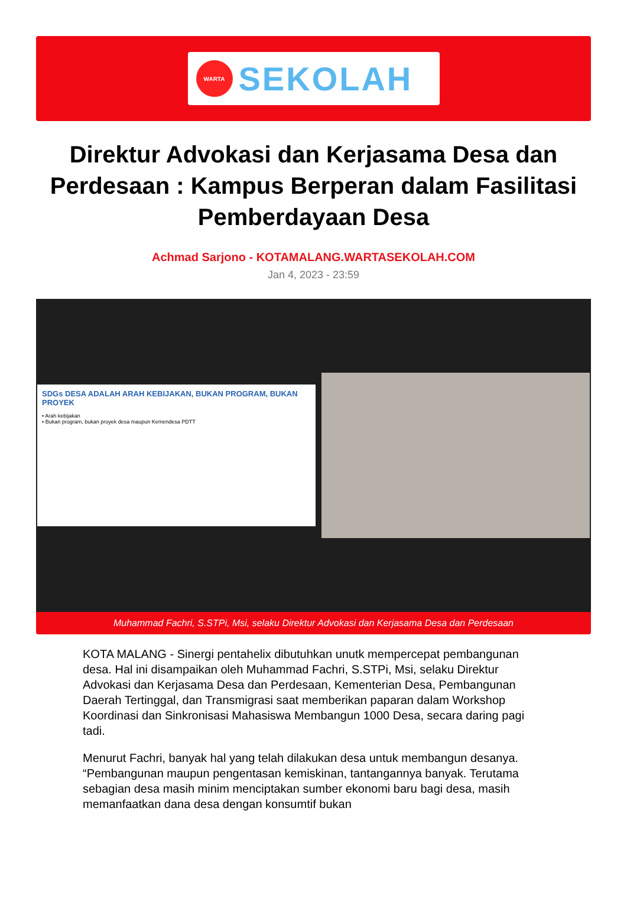WARTA
SEKOLAH
Direktur Advokasi dan Kerjasama Desa dan Perdesaan : Kampus Berperan dalam Fasilitasi Pemberdayaan Desa
Achmad Sarjono - KOTAMALANG.WARTASEKOLAH.COM
Jan 4, 2023 - 23:59
SDGs DESA ADALAH ARAH KEBIJAKAN, BUKAN PROGRAM, BUKAN PROYEK
• Arah kebijakan
• Bukan program, bukan proyek desa maupun Kemendesa PDTT
Muhammad Fachri, S.STPi, Msi, selaku Direktur Advokasi dan Kerjasama Desa dan Perdesaan
KOTA MALANG - Sinergi pentahelix dibutuhkan unutk mempercepat pembangunan desa. Hal ini disampaikan oleh Muhammad Fachri, S.STPi, Msi, selaku Direktur Advokasi dan Kerjasama Desa dan Perdesaan, Kementerian Desa, Pembangunan Daerah Tertinggal, dan Transmigrasi saat memberikan paparan dalam Workshop Koordinasi dan Sinkronisasi Mahasiswa Membangun 1000 Desa, secara daring pagi tadi.
Menurut Fachri, banyak hal yang telah dilakukan desa untuk membangun desanya. “Pembangunan maupun pengentasan kemiskinan, tantangannya banyak. Terutama sebagian desa masih minim menciptakan sumber ekonomi baru bagi desa, masih memanfaatkan dana desa dengan konsumtif bukan